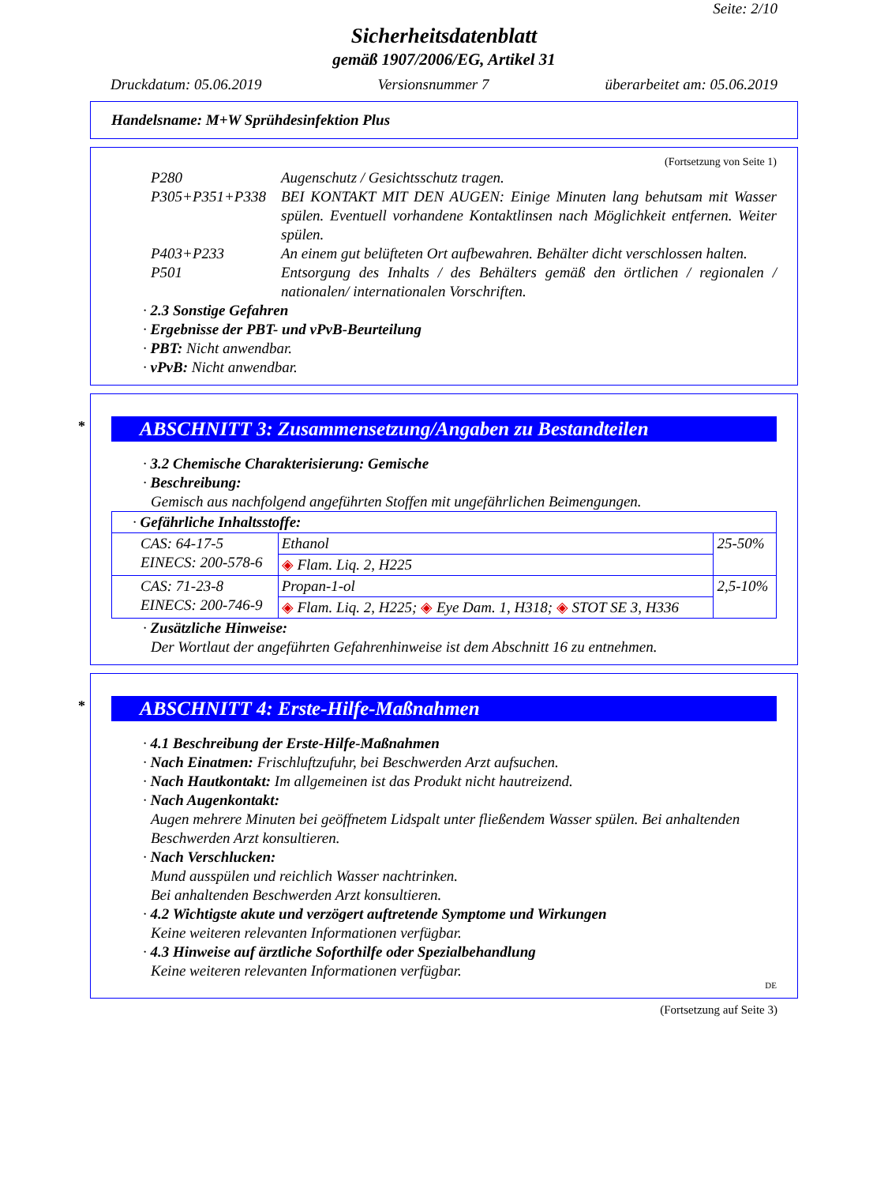Seite: 2/10
Sicherheitsdatenblatt
gemäß 1907/2006/EG, Artikel 31
Druckdatum: 05.06.2019 Versionsnummer 7 überarbeitet am: 05.06.2019
Handelsname: M+W Sprühdesinfektion Plus
(Fortsetzung von Seite 1)
P280 Augenschutz / Gesichtsschutz tragen.
P305+P351+P338 BEI KONTAKT MIT DEN AUGEN: Einige Minuten lang behutsam mit Wasser spülen. Eventuell vorhandene Kontaktlinsen nach Möglichkeit entfernen. Weiter spülen.
P403+P233 An einem gut belüfteten Ort aufbewahren. Behälter dicht verschlossen halten.
P501 Entsorgung des Inhalts / des Behälters gemäß den örtlichen / regionalen / nationalen/ internationalen Vorschriften.
· 2.3 Sonstige Gefahren
· Ergebnisse der PBT- und vPvB-Beurteilung
· PBT: Nicht anwendbar.
· vPvB: Nicht anwendbar.
* ABSCHNITT 3: Zusammensetzung/Angaben zu Bestandteilen
· 3.2 Chemische Charakterisierung: Gemische
· Beschreibung:
Gemisch aus nachfolgend angeführten Stoffen mit ungefährlichen Beimengungen.
| · Gefährliche Inhaltsstoffe: | | |
| CAS: 64-17-5 EINECS: 200-578-6 | Ethanol | 25-50% |
| | ◈ Flam. Liq. 2, H225 | |
| CAS: 71-23-8 EINECS: 200-746-9 | Propan-1-ol | 2,5-10% |
| | ◈ Flam. Liq. 2, H225; ◈ Eye Dam. 1, H318; ◈ STOT SE 3, H336 | |
· Zusätzliche Hinweise:
Der Wortlaut der angeführten Gefahrenhinweise ist dem Abschnitt 16 zu entnehmen.
* ABSCHNITT 4: Erste-Hilfe-Maßnahmen
· 4.1 Beschreibung der Erste-Hilfe-Maßnahmen
· Nach Einatmen: Frischluftzufuhr, bei Beschwerden Arzt aufsuchen.
· Nach Hautkontakt: Im allgemeinen ist das Produkt nicht hautreizend.
· Nach Augenkontakt:
Augen mehrere Minuten bei geöffnetem Lidspalt unter fließendem Wasser spülen. Bei anhaltenden Beschwerden Arzt konsultieren.
· Nach Verschlucken:
Mund ausspülen und reichlich Wasser nachtrinken.
Bei anhaltenden Beschwerden Arzt konsultieren.
· 4.2 Wichtigste akute und verzögert auftretende Symptome und Wirkungen
Keine weiteren relevanten Informationen verfügbar.
· 4.3 Hinweise auf ärztliche Soforthilfe oder Spezialbehandlung
Keine weiteren relevanten Informationen verfügbar.
DE
(Fortsetzung auf Seite 3)